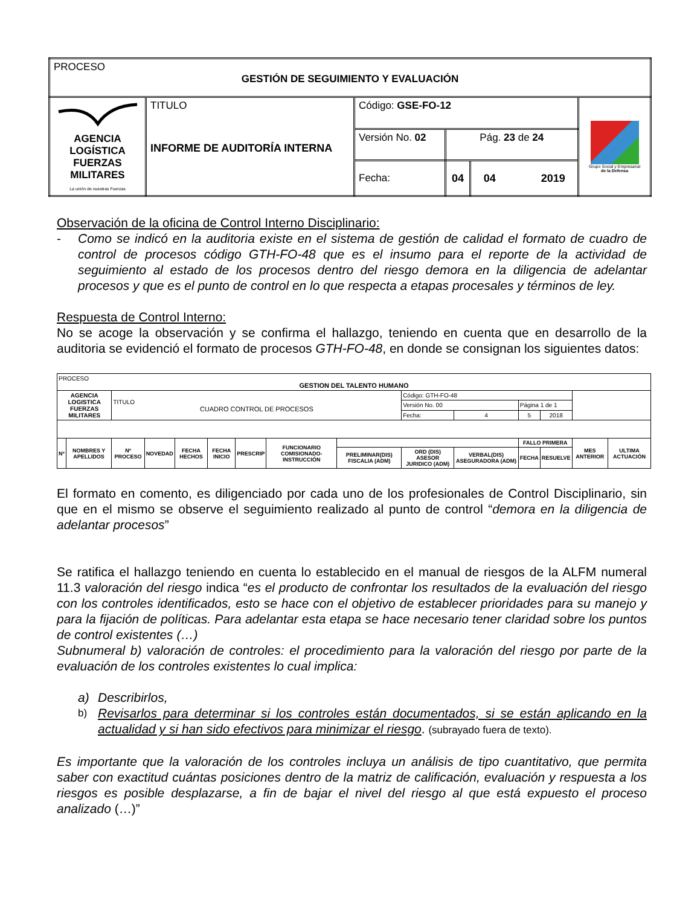| PROCESO GESTIÓN DE SEGUIMIENTO Y EVALUACIÓN | | | | | |
| AGENCIA LOGÍSTICA FUERZAS MILITARES La unión de nuestras Fuerzas | TITULO INFORME DE AUDITORÍA INTERNA | Código: GSE-FO-12 | | | Grupo Social y Empresarial de la Defensa |
| | | Versión No. 02 | Pág. 23 de 24 | | |
| | | Fecha: | 04 | 04 2019 | |
Observación de la oficina de Control Interno Disciplinario:
- Como se indicó en la auditoria existe en el sistema de gestión de calidad el formato de cuadro de control de procesos código GTH-FO-48 que es el insumo para el reporte de la actividad de seguimiento al estado de los procesos dentro del riesgo demora en la diligencia de adelantar procesos y que es el punto de control en lo que respecta a etapas procesales y términos de ley.
Respuesta de Control Interno:
No se acoge la observación y se confirma el hallazgo, teniendo en cuenta que en desarrollo de la auditoria se evidenció el formato de procesos GTH-FO-48, en donde se consignan los siguientes datos:
| PROCESO GESTION DEL TALENTO HUMANO | | | | | | | | | | | | | | |
| AGENCIA LOGISTICA FUERZAS MILITARES | | TITULO CUADRO CONTROL DE PROCESOS | | | | | | | Código: GTH-FO-48 | | | | | |
| | | | | | | | | | Versión No. 00 | | Página 1 de 1 | | | |
| | | | | | | | | | Fecha: | 4 | 5 | 2018 | | |
| Nº | NOMBRES Y APELLIDOS | Nº PROCESO | NOVEDAD | FECHA HECHOS | FECHA INICIO | PRESCRIP | FUNCIONARIO COMISIONADO-INSTRUCCIÓN | | | | FALLO PRIMERA | | MES ANTERIOR | ULTIMA ACTUACIÓN |
| | | | | | | | | PRELIMINAR(DIS) FISCALIA (ADM) | ORD (DIS) ASESOR JURIDICO (ADM) | VERBAL(DIS) ASEGURADORA (ADM) | FECHA | RESUELVE | | |
El formato en comento, es diligenciado por cada uno de los profesionales de Control Disciplinario, sin que en el mismo se observe el seguimiento realizado al punto de control “demora en la diligencia de adelantar procesos”
Se ratifica el hallazgo teniendo en cuenta lo establecido en el manual de riesgos de la ALFM numeral 11.3 valoración del riesgo indica “es el producto de confrontar los resultados de la evaluación del riesgo con los controles identificados, esto se hace con el objetivo de establecer prioridades para su manejo y para la fijación de políticas. Para adelantar esta etapa se hace necesario tener claridad sobre los puntos de control existentes (…)
Subnumeral b) valoración de controles: el procedimiento para la valoración del riesgo por parte de la evaluación de los controles existentes lo cual implica:
a) Describirlos,
b) Revisarlos para determinar si los controles están documentados, si se están aplicando en la actualidad y si han sido efectivos para minimizar el riesgo. (subrayado fuera de texto).
Es importante que la valoración de los controles incluya un análisis de tipo cuantitativo, que permita saber con exactitud cuántas posiciones dentro de la matriz de calificación, evaluación y respuesta a los riesgos es posible desplazarse, a fin de bajar el nivel del riesgo al que está expuesto el proceso analizado (…)”